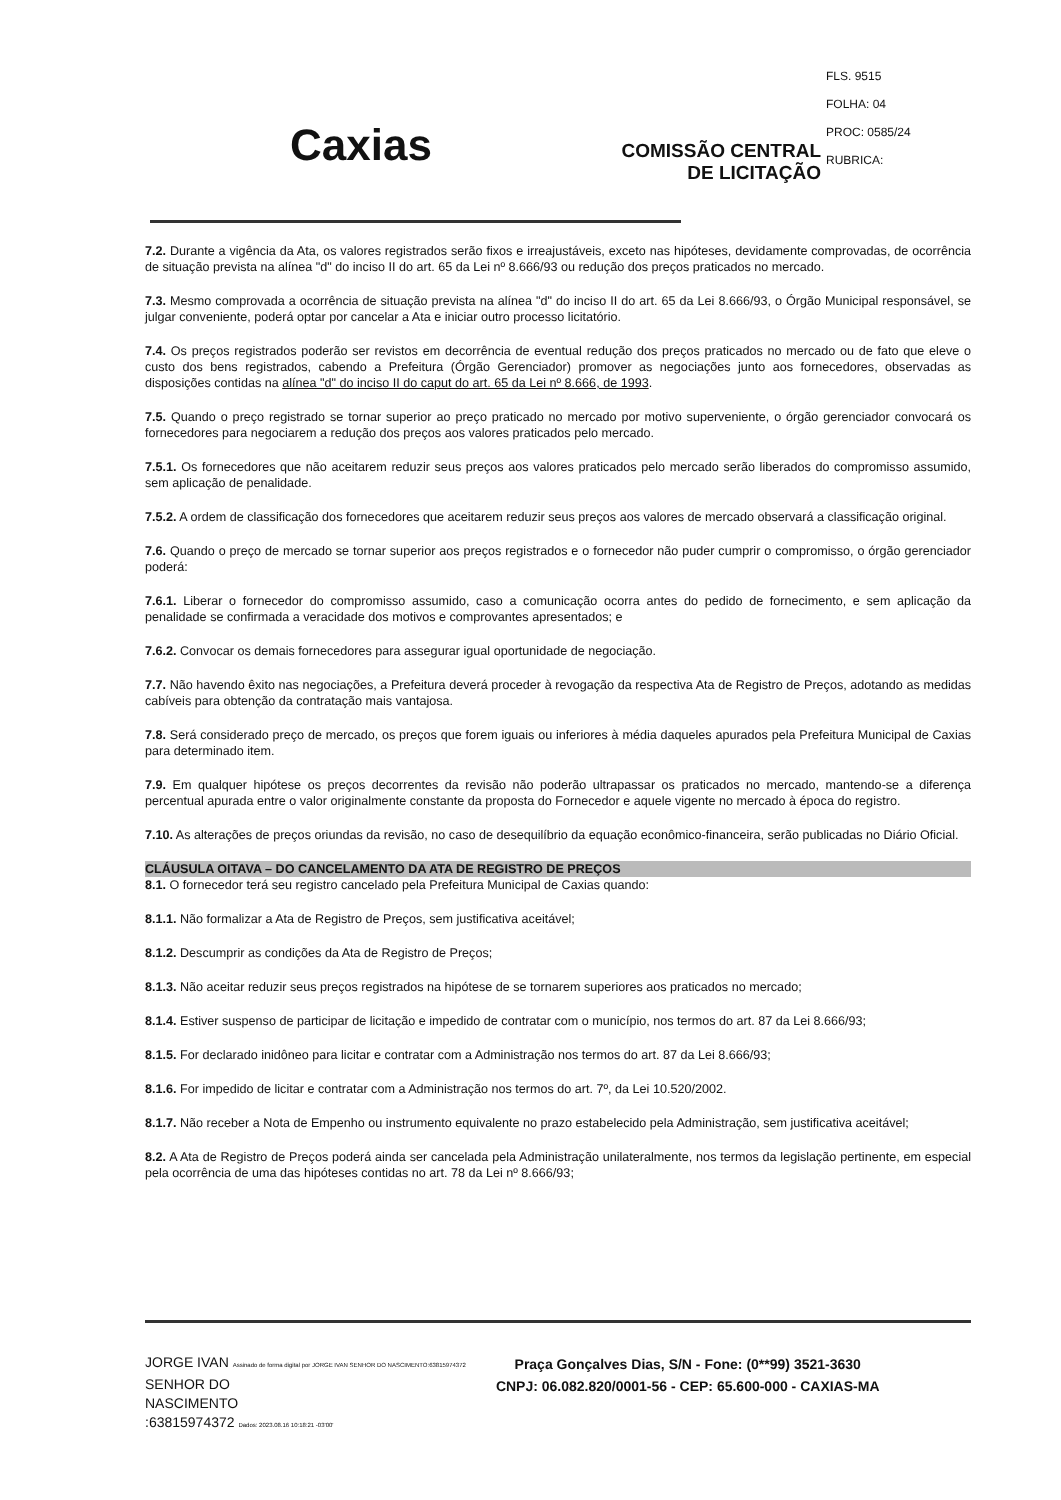FLS. 9515
FOLHA: 04
PROC: 0585/24
RUBRICA:
Caxias
COMISSÃO CENTRAL
DE LICITAÇÃO
7.2. Durante a vigência da Ata, os valores registrados serão fixos e irreajustáveis, exceto nas hipóteses, devidamente comprovadas, de ocorrência de situação prevista na alínea "d" do inciso II do art. 65 da Lei nº 8.666/93 ou redução dos preços praticados no mercado.
7.3. Mesmo comprovada a ocorrência de situação prevista na alínea "d" do inciso II do art. 65 da Lei 8.666/93, o Órgão Municipal responsável, se julgar conveniente, poderá optar por cancelar a Ata e iniciar outro processo licitatório.
7.4. Os preços registrados poderão ser revistos em decorrência de eventual redução dos preços praticados no mercado ou de fato que eleve o custo dos bens registrados, cabendo a Prefeitura (Órgão Gerenciador) promover as negociações junto aos fornecedores, observadas as disposições contidas na alínea "d" do inciso II do caput do art. 65 da Lei nº 8.666, de 1993.
7.5. Quando o preço registrado se tornar superior ao preço praticado no mercado por motivo superveniente, o órgão gerenciador convocará os fornecedores para negociarem a redução dos preços aos valores praticados pelo mercado.
7.5.1. Os fornecedores que não aceitarem reduzir seus preços aos valores praticados pelo mercado serão liberados do compromisso assumido, sem aplicação de penalidade.
7.5.2. A ordem de classificação dos fornecedores que aceitarem reduzir seus preços aos valores de mercado observará a classificação original.
7.6. Quando o preço de mercado se tornar superior aos preços registrados e o fornecedor não puder cumprir o compromisso, o órgão gerenciador poderá:
7.6.1. Liberar o fornecedor do compromisso assumido, caso a comunicação ocorra antes do pedido de fornecimento, e sem aplicação da penalidade se confirmada a veracidade dos motivos e comprovantes apresentados; e
7.6.2. Convocar os demais fornecedores para assegurar igual oportunidade de negociação.
7.7. Não havendo êxito nas negociações, a Prefeitura deverá proceder à revogação da respectiva Ata de Registro de Preços, adotando as medidas cabíveis para obtenção da contratação mais vantajosa.
7.8. Será considerado preço de mercado, os preços que forem iguais ou inferiores à média daqueles apurados pela Prefeitura Municipal de Caxias para determinado item.
7.9. Em qualquer hipótese os preços decorrentes da revisão não poderão ultrapassar os praticados no mercado, mantendo-se a diferença percentual apurada entre o valor originalmente constante da proposta do Fornecedor e aquele vigente no mercado à época do registro.
7.10. As alterações de preços oriundas da revisão, no caso de desequilíbrio da equação econômico-financeira, serão publicadas no Diário Oficial.
CLÁUSULA OITAVA – DO CANCELAMENTO DA ATA DE REGISTRO DE PREÇOS
8.1. O fornecedor terá seu registro cancelado pela Prefeitura Municipal de Caxias quando:
8.1.1. Não formalizar a Ata de Registro de Preços, sem justificativa aceitável;
8.1.2. Descumprir as condições da Ata de Registro de Preços;
8.1.3. Não aceitar reduzir seus preços registrados na hipótese de se tornarem superiores aos praticados no mercado;
8.1.4. Estiver suspenso de participar de licitação e impedido de contratar com o município, nos termos do art. 87 da Lei 8.666/93;
8.1.5. For declarado inidôneo para licitar e contratar com a Administração nos termos do art. 87 da Lei 8.666/93;
8.1.6. For impedido de licitar e contratar com a Administração nos termos do art. 7º, da Lei 10.520/2002.
8.1.7. Não receber a Nota de Empenho ou instrumento equivalente no prazo estabelecido pela Administração, sem justificativa aceitável;
8.2. A Ata de Registro de Preços poderá ainda ser cancelada pela Administração unilateralmente, nos termos da legislação pertinente, em especial pela ocorrência de uma das hipóteses contidas no art. 78 da Lei nº 8.666/93;
JORGE IVAN Assinado de forma digital por JORGE IVAN SENHOR DO NASCIMENTO:63815974372
SENHOR DO
NASCIMENTO
:63815974372 Dados: 2023.08.16 10:18:21 -03'00'
Praça Gonçalves Dias, S/N - Fone: (0**99) 3521-3630
CNPJ: 06.082.820/0001-56 - CEP: 65.600-000 - CAXIAS-MA